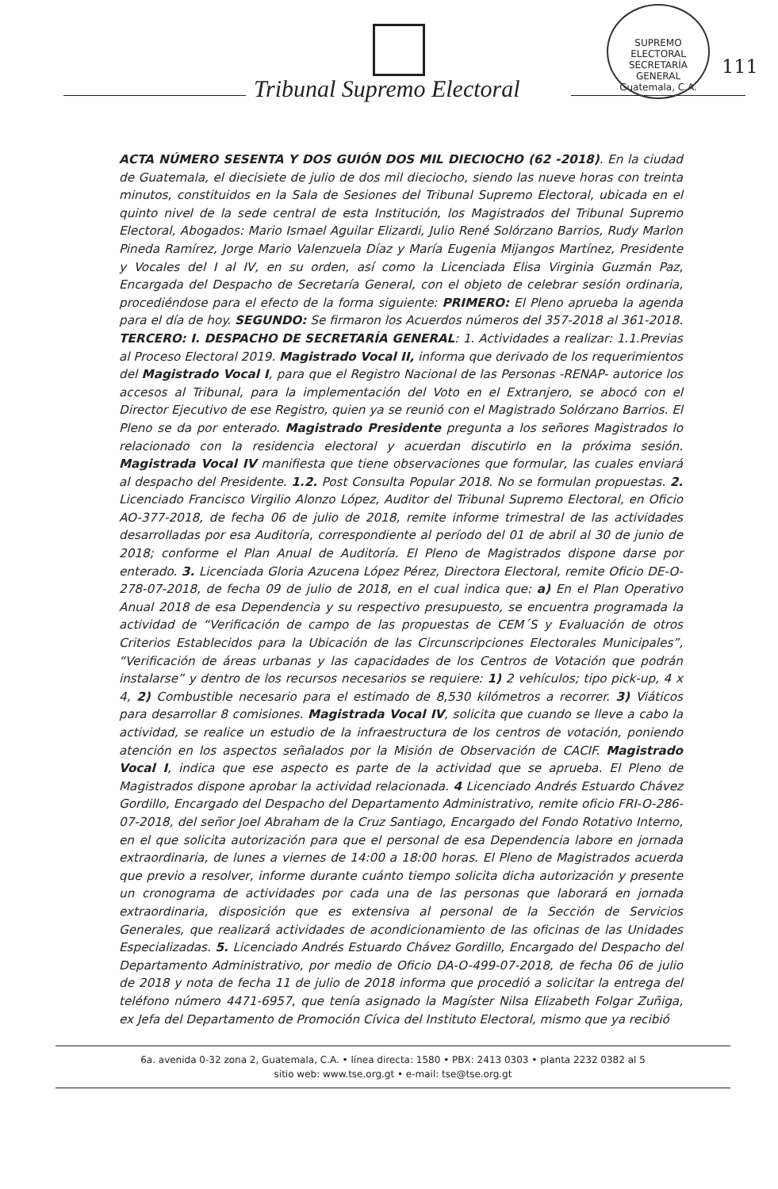Tribunal Supremo Electoral
SUPREMO ELECTORAL
SECRETARÍA GENERAL
Guatemala, C.A.
111
ACTA NÚMERO SESENTA Y DOS GUIÓN DOS MIL DIECIOCHO (62 -2018). En la ciudad de Guatemala, el diecisiete de julio de dos mil dieciocho, siendo las nueve horas con treinta minutos, constituidos en la Sala de Sesiones del Tribunal Supremo Electoral, ubicada en el quinto nivel de la sede central de esta Institución, los Magistrados del Tribunal Supremo Electoral, Abogados: Mario Ismael Aguilar Elizardi, Julio René Solórzano Barrios, Rudy Marlon Pineda Ramírez, Jorge Mario Valenzuela Díaz y María Eugenia Mijangos Martínez, Presidente y Vocales del I al IV, en su orden, así como la Licenciada Elisa Virginia Guzmán Paz, Encargada del Despacho de Secretaría General, con el objeto de celebrar sesión ordinaria, procediéndose para el efecto de la forma siguiente: PRIMERO: El Pleno aprueba la agenda para el día de hoy. SEGUNDO: Se firmaron los Acuerdos números del 357-2018 al 361-2018. TERCERO: I. DESPACHO DE SECRETARÍA GENERAL: 1. Actividades a realizar: 1.1.Previas al Proceso Electoral 2019. Magistrado Vocal II, informa que derivado de los requerimientos del Magistrado Vocal I, para que el Registro Nacional de las Personas -RENAP- autorice los accesos al Tribunal, para la implementación del Voto en el Extranjero, se abocó con el Director Ejecutivo de ese Registro, quien ya se reunió con el Magistrado Solórzano Barrios. El Pleno se da por enterado. Magistrado Presidente pregunta a los señores Magistrados lo relacionado con la residencia electoral y acuerdan discutirlo en la próxima sesión. Magistrada Vocal IV manifiesta que tiene observaciones que formular, las cuales enviará al despacho del Presidente. 1.2. Post Consulta Popular 2018. No se formulan propuestas. 2. Licenciado Francisco Virgilio Alonzo López, Auditor del Tribunal Supremo Electoral, en Oficio AO-377-2018, de fecha 06 de julio de 2018, remite informe trimestral de las actividades desarrolladas por esa Auditoría, correspondiente al período del 01 de abril al 30 de junio de 2018; conforme el Plan Anual de Auditoría. El Pleno de Magistrados dispone darse por enterado. 3. Licenciada Gloria Azucena López Pérez, Directora Electoral, remite Oficio DE-O-278-07-2018, de fecha 09 de julio de 2018, en el cual indica que: a) En el Plan Operativo Anual 2018 de esa Dependencia y su respectivo presupuesto, se encuentra programada la actividad de “Verificación de campo de las propuestas de CEM´S y Evaluación de otros Criterios Establecidos para la Ubicación de las Circunscripciones Electorales Municipales”, “Verificación de áreas urbanas y las capacidades de los Centros de Votación que podrán instalarse” y dentro de los recursos necesarios se requiere: 1) 2 vehículos; tipo pick-up, 4 x 4, 2) Combustible necesario para el estimado de 8,530 kilómetros a recorrer. 3) Viáticos para desarrollar 8 comisiones. Magistrada Vocal IV, solicita que cuando se lleve a cabo la actividad, se realice un estudio de la infraestructura de los centros de votación, poniendo atención en los aspectos señalados por la Misión de Observación de CACIF. Magistrado Vocal I, indica que ese aspecto es parte de la actividad que se aprueba. El Pleno de Magistrados dispone aprobar la actividad relacionada. 4 Licenciado Andrés Estuardo Chávez Gordillo, Encargado del Despacho del Departamento Administrativo, remite oficio FRI-O-286-07-2018, del señor Joel Abraham de la Cruz Santiago, Encargado del Fondo Rotativo Interno, en el que solicita autorización para que el personal de esa Dependencia labore en jornada extraordinaria, de lunes a viernes de 14:00 a 18:00 horas. El Pleno de Magistrados acuerda que previo a resolver, informe durante cuánto tiempo solicita dicha autorización y presente un cronograma de actividades por cada una de las personas que laborará en jornada extraordinaria, disposición que es extensiva al personal de la Sección de Servicios Generales, que realizará actividades de acondicionamiento de las oficinas de las Unidades Especializadas. 5. Licenciado Andrés Estuardo Chávez Gordillo, Encargado del Despacho del Departamento Administrativo, por medio de Oficio DA-O-499-07-2018, de fecha 06 de julio de 2018 y nota de fecha 11 de julio de 2018 informa que procedió a solicitar la entrega del teléfono número 4471-6957, que tenía asignado la Magíster Nilsa Elizabeth Folgar Zuñiga, ex Jefa del Departamento de Promoción Cívica del Instituto Electoral, mismo que ya recibió
6a. avenida 0-32 zona 2, Guatemala, C.A. • línea directa: 1580 • PBX: 2413 0303 • planta 2232 0382 al 5
sitio web: www.tse.org.gt • e-mail: tse@tse.org.gt